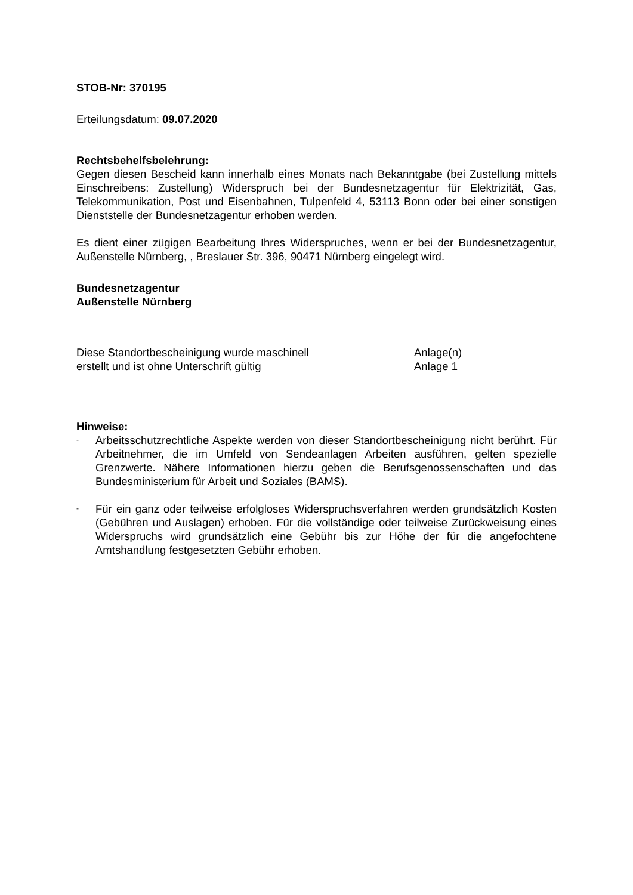STOB-Nr: 370195
Erteilungsdatum: 09.07.2020
Rechtsbehelfsbelehrung:
Gegen diesen Bescheid kann innerhalb eines Monats nach Bekanntgabe (bei Zustellung mittels Einschreibens: Zustellung) Widerspruch bei der Bundesnetzagentur für Elektrizität, Gas, Telekommunikation, Post und Eisenbahnen, Tulpenfeld 4, 53113 Bonn oder bei einer sonstigen Dienststelle der Bundesnetzagentur erhoben werden.
Es dient einer zügigen Bearbeitung Ihres Widerspruches, wenn er bei der Bundesnetzagentur, Außenstelle Nürnberg, , Breslauer Str. 396, 90471 Nürnberg eingelegt wird.
Bundesnetzagentur
Außenstelle Nürnberg
Diese Standortbescheinigung wurde maschinell
erstellt und ist ohne Unterschrift gültig
Anlage(n)
Anlage 1
Hinweise:
- Arbeitsschutzrechtliche Aspekte werden von dieser Standortbescheinigung nicht berührt. Für Arbeitnehmer, die im Umfeld von Sendeanlagen Arbeiten ausführen, gelten spezielle Grenzwerte. Nähere Informationen hierzu geben die Berufsgenossenschaften und das Bundesministerium für Arbeit und Soziales (BAMS).
- Für ein ganz oder teilweise erfolgloses Widerspruchsverfahren werden grundsätzlich Kosten (Gebühren und Auslagen) erhoben. Für die vollständige oder teilweise Zurückweisung eines Widerspruchs wird grundsätzlich eine Gebühr bis zur Höhe der für die angefochtene Amtshandlung festgesetzten Gebühr erhoben.